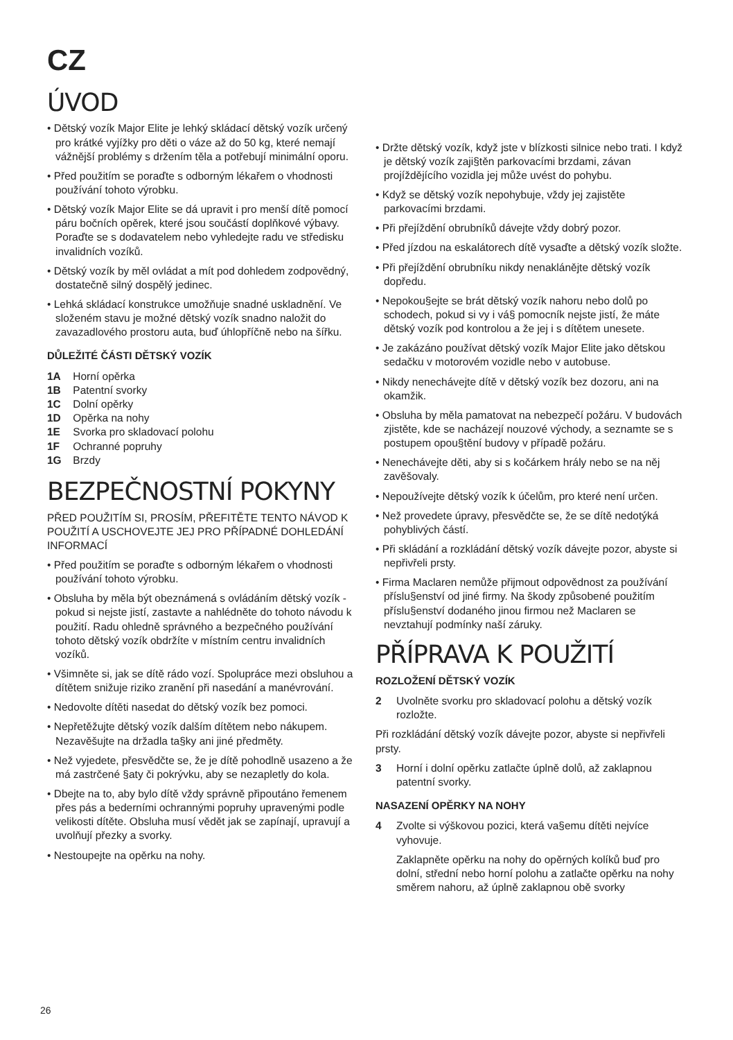CZ
ÚVOD
• Dětský vozík Major Elite je lehký skládací dětský vozík určený pro krátké vyjížky pro děti o váze až do 50 kg, které nemají vážnější problémy s držením těla a potřebují minimální oporu.
• Před použitím se poraďte s odborným lékařem o vhodnosti používání tohoto výrobku.
• Dětský vozík Major Elite se dá upravit i pro menší dítě pomocí páru bočních opěrek, které jsou součástí doplňkové výbavy. Poraďte se s dodavatelem nebo vyhledejte radu ve středisku invalidních vozíků.
• Dětský vozík by měl ovládat a mít pod dohledem zodpovědný, dostatečně silný dospělý jedinec.
• Lehká skládací konstrukce umožňuje snadné uskladnění. Ve složeném stavu je možné dětský vozík snadno naložit do zavazadlového prostoru auta, buď úhlopříčně nebo na šířku.
DŮLEŽITÉ ČÁSTI DĚTSKÝ VOZÍK
1A Horní opěrka
1B Patentní svorky
1C Dolní opěrky
1D Opěrka na nohy
1E Svorka pro skladovací polohu
1F Ochranné popruhy
1G Brzdy
BEZPEČNOSTNÍ POKYNY
PŘED POUŽITÍM SI, PROSÍM, PŘEFITĚTE TENTO NÁVOD K POUŽITÍ A USCHOVEJTE JEJ PRO PŘÍPADNÉ DOHLEDÁNÍ INFORMACÍ
• Před použitím se poraďte s odborným lékařem o vhodnosti používání tohoto výrobku.
• Obsluha by měla být obeznámená s ovládáním dětský vozík - pokud si nejste jistí, zastavte a nahlédněte do tohoto návodu k použití. Radu ohledně správného a bezpečného používání tohoto dětský vozík obdržíte v místním centru invalidních vozíků.
• Všimněte si, jak se dítě rádo vozí. Spolupráce mezi obsluhou a dítětem snižuje riziko zranění při nasedání a manévrování.
• Nedovolte dítěti nasedat do dětský vozík bez pomoci.
• Nepřetěžujte dětský vozík dalším dítětem nebo nákupem. Nezavěšujte na držadla ta§ky ani jiné předměty.
• Než vyjedete, přesvědčte se, že je dítě pohodlně usazeno a že má zastrčené §aty či pokrývku, aby se nezapletly do kola.
• Dbejte na to, aby bylo dítě vždy správně připoutáno řemenem přes pás a bederními ochrannými popruhy upravenými podle velikosti dítěte. Obsluha musí vědět jak se zapínají, upravují a uvolňují přezky a svorky.
• Nestoupejte na opěrku na nohy.
• Držte dětský vozík, když jste v blízkosti silnice nebo trati. I když je dětský vozík zaji§těn parkovacími brzdami, závan projíždějícího vozidla jej může uvést do pohybu.
• Když se dětský vozík nepohybuje, vždy jej zajistěte parkovacími brzdami.
• Při přejíždění obrubníků dávejte vždy dobrý pozor.
• Před jízdou na eskalátorech dítě vysaďte a dětský vozík složte.
• Při přejíždění obrubníku nikdy nenaklánějte dětský vozík dopředu.
• Nepokou§ejte se brát dětský vozík nahoru nebo dolů po schodech, pokud si vy i vá§ pomocník nejste jistí, že máte dětský vozík pod kontrolou a že jej i s dítětem unesete.
• Je zakázáno používat dětský vozík Major Elite jako dětskou sedačku v motorovém vozidle nebo v autobuse.
• Nikdy nenechávejte dítě v dětský vozík bez dozoru, ani na okamžik.
• Obsluha by měla pamatovat na nebezpečí požáru. V budovách zjistěte, kde se nacházejí nouzové východy, a seznamte se s postupem opou§tění budovy v případě požáru.
• Nenechávejte děti, aby si s kočárkem hrály nebo se na něj zavěšovaly.
• Nepoužívejte dětský vozík k účelům, pro které není určen.
• Než provedete úpravy, přesvědčte se, že se dítě nedotýká pohyblivých částí.
• Při skládání a rozkládání dětský vozík dávejte pozor, abyste si nepřivřeli prsty.
• Firma Maclaren nemůže přijmout odpovědnost za používání příslu§enství od jiné firmy. Na škody způsobené použitím příslu§enství dodaného jinou firmou než Maclaren se nevztahují podmínky naší záruky.
PŘÍPRAVA K POUŽITÍ
ROZLOŽENÍ DĚTSKÝ VOZÍK
2 Uvolněte svorku pro skladovací polohu a dětský vozík rozložte.
Při rozkládání dětský vozík dávejte pozor, abyste si nepřivřeli prsty.
3 Horní i dolní opěrku zatlačte úplně dolů, až zaklapnou patentní svorky.
NASAZENÍ OPĚRKY NA NOHY
4 Zvolte si výškovou pozici, která va§emu dítěti nejvíce vyhovuje.
Zaklapněte opěrku na nohy do opěrných kolíků buď pro dolní, střední nebo horní polohu a zatlačte opěrku na nohy směrem nahoru, až úplně zaklapnou obě svorky
26